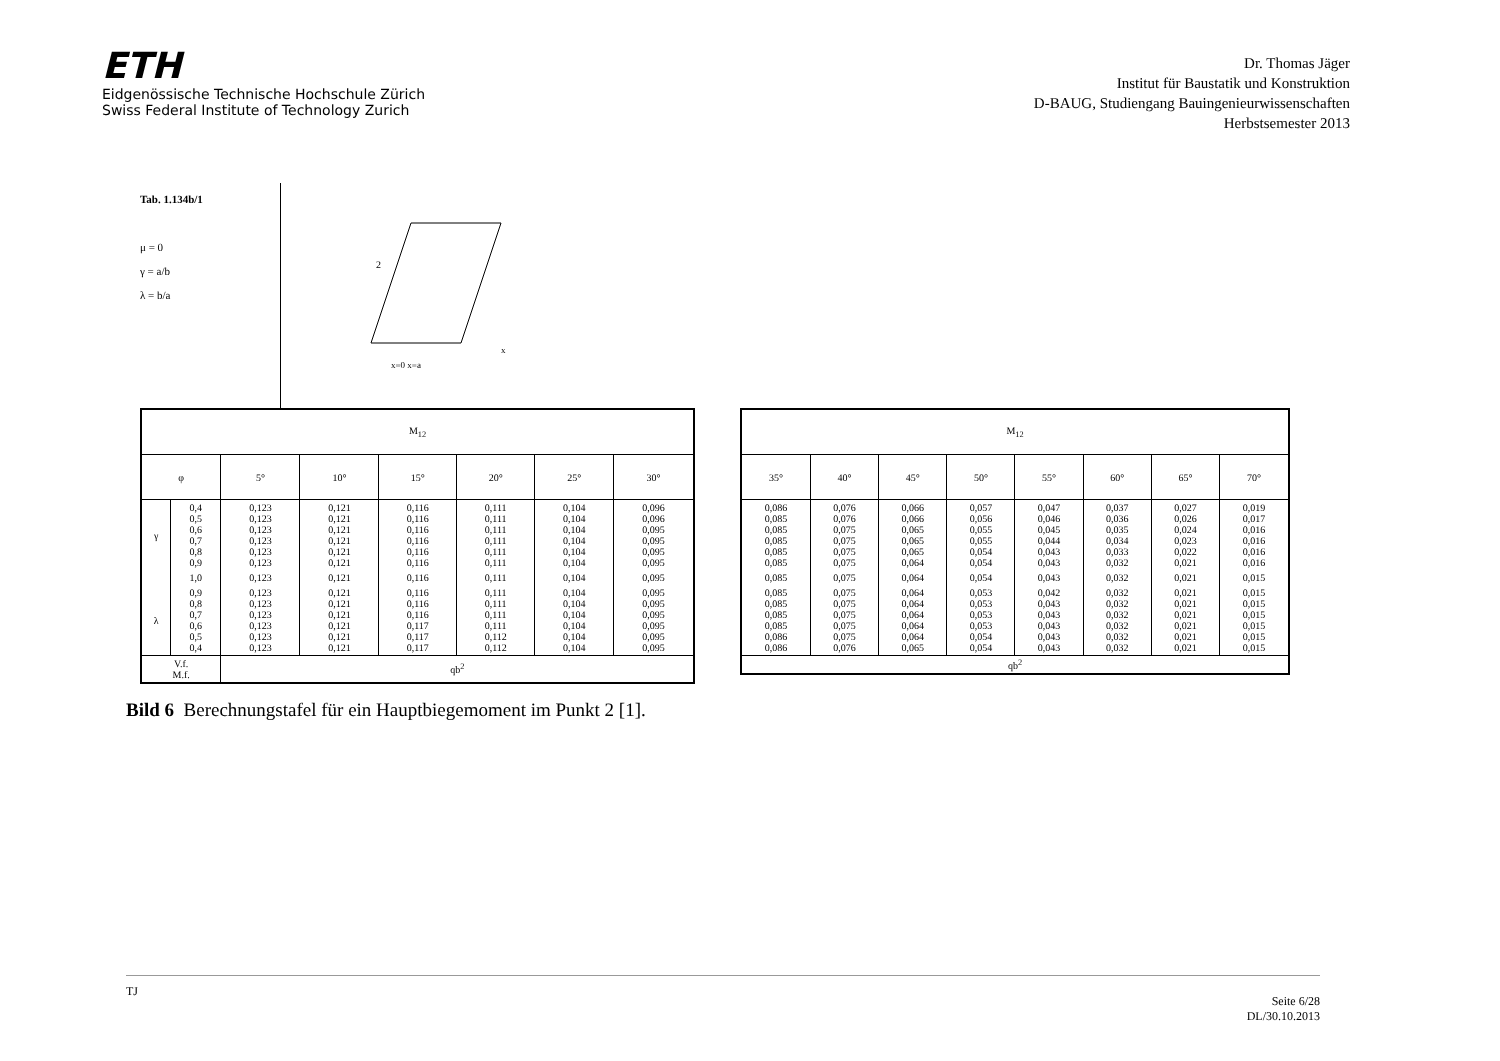ETH
Eidgenössische Technische Hochschule Zürich
Swiss Federal Institute of Technology Zurich
Dr. Thomas Jäger
Institut für Baustatik und Konstruktion
D-BAUG, Studiengang Bauingenieurwissenschaften
Herbstsemester 2013
Tab. 1.134b/1
μ = 0
γ = a/b
λ = b/a
2
x
x=0 x=a
| M<sub>12</sub> | | | | | | | |
| --- | --- | --- | --- | --- | --- | --- | --- |
| φ | | 5° | 10° | 15° | 20° | 25° | 30° |
| γ | 0,4 0,5 0,6 0,7 0,8 0,9 | 0,123 0,123 0,123 0,123 0,123 0,123 | 0,121 0,121 0,121 0,121 0,121 0,121 | 0,116 0,116 0,116 0,116 0,116 0,116 | 0,111 0,111 0,111 0,111 0,111 0,111 | 0,104 0,104 0,104 0,104 0,104 0,104 | 0,096 0,096 0,095 0,095 0,095 0,095 |
| | 1,0 | 0,123 | 0,121 | 0,116 | 0,111 | 0,104 | 0,095 |
| λ | 0,9 0,8 0,7 0,6 0,5 0,4 | 0,123 0,123 0,123 0,123 0,123 0,123 | 0,121 0,121 0,121 0,121 0,121 0,121 | 0,116 0,116 0,116 0,117 0,117 0,117 | 0,111 0,111 0,111 0,111 0,112 0,112 | 0,104 0,104 0,104 0,104 0,104 0,104 | 0,095 0,095 0,095 0,095 0,095 0,095 |
| V.f. M.f. | | qb<sup>2</sup> | | | | | |
| M<sub>12</sub> | | | | | | | |
| --- | --- | --- | --- | --- | --- | --- | --- |
| 35° | 40° | 45° | 50° | 55° | 60° | 65° | 70° |
| 0,086 0,085 0,085 0,085 0,085 0,085 | 0,076 0,076 0,075 0,075 0,075 0,075 | 0,066 0,066 0,065 0,065 0,065 0,064 | 0,057 0,056 0,055 0,055 0,054 0,054 | 0,047 0,046 0,045 0,044 0,043 0,043 | 0,037 0,036 0,035 0,034 0,033 0,032 | 0,027 0,026 0,024 0,023 0,022 0,021 | 0,019 0,017 0,016 0,016 0,016 0,016 |
| 0,085 | 0,075 | 0,064 | 0,054 | 0,043 | 0,032 | 0,021 | 0,015 |
| 0,085 0,085 0,085 0,085 0,086 0,086 | 0,075 0,075 0,075 0,075 0,075 0,076 | 0,064 0,064 0,064 0,064 0,064 0,065 | 0,053 0,053 0,053 0,053 0,054 0,054 | 0,042 0,043 0,043 0,043 0,043 0,043 | 0,032 0,032 0,032 0,032 0,032 0,032 | 0,021 0,021 0,021 0,021 0,021 0,021 | 0,015 0,015 0,015 0,015 0,015 0,015 |
| qb<sup>2</sup> | | | | | | | |
Bild 6 Berechnungstafel für ein Hauptbiegemoment im Punkt 2 [1].
TJ Seite 6/28
DL/30.10.2013